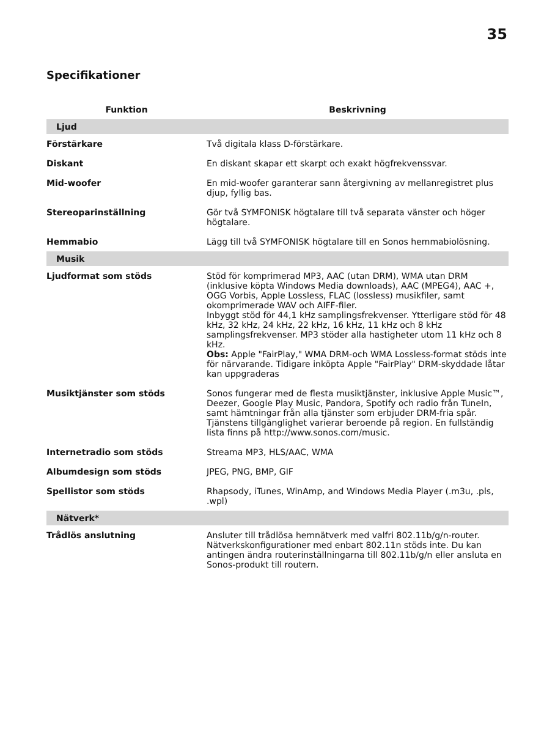35
Specifikationer
| Funktion | Beskrivning |
| --- | --- |
| Ljud | |
| Förstärkare | Två digitala klass D-förstärkare. |
| Diskant | En diskant skapar ett skarpt och exakt högfrekvenssvar. |
| Mid-woofer | En mid-woofer garanterar sann återgivning av mellanregistret plus djup, fyllig bas. |
| Stereoparinställning | Gör två SYMFONISK högtalare till två separata vänster och höger högtalare. |
| Hemmabio | Lägg till två SYMFONISK högtalare till en Sonos hemmabiolösning. |
| Musik | |
| Ljudformat som stöds | Stöd för komprimerad MP3, AAC (utan DRM), WMA utan DRM (inklusive köpta Windows Media downloads), AAC (MPEG4), AAC +, OGG Vorbis, Apple Lossless, FLAC (lossless) musikfiler, samt okomprimerade WAV och AIFF-filer. Inbyggt stöd för 44,1 kHz samplingsfrekvenser. Ytterligare stöd för 48 kHz, 32 kHz, 24 kHz, 22 kHz, 16 kHz, 11 kHz och 8 kHz samplingsfrekvenser. MP3 stöder alla hastigheter utom 11 kHz och 8 kHz. Obs: Apple "FairPlay," WMA DRM-och WMA Lossless-format stöds inte för närvarande. Tidigare inköpta Apple "FairPlay" DRM-skyddade låtar kan uppgraderas |
| Musiktjänster som stöds | Sonos fungerar med de flesta musiktjänster, inklusive Apple Music™, Deezer, Google Play Music, Pandora, Spotify och radio från TuneIn, samt hämtningar från alla tjänster som erbjuder DRM-fria spår. Tjänstens tillgänglighet varierar beroende på region. En fullständig lista finns på http://www.sonos.com/music. |
| Internetradio som stöds | Streama MP3, HLS/AAC, WMA |
| Albumdesign som stöds | JPEG, PNG, BMP, GIF |
| Spellistor som stöds | Rhapsody, iTunes, WinAmp, and Windows Media Player (.m3u, .pls, .wpl) |
| Nätverk* | |
| Trådlös anslutning | Ansluter till trådlösa hemnätverk med valfri 802.11b/g/n-router. Nätverkskonfigurationer med enbart 802.11n stöds inte. Du kan antingen ändra routerinställningarna till 802.11b/g/n eller ansluta en Sonos-produkt till routern. |